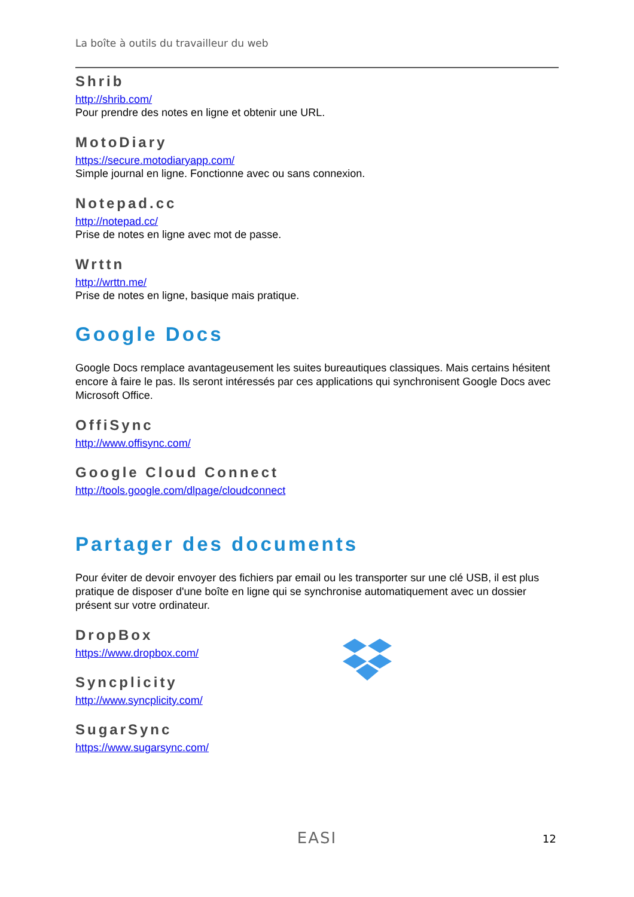La boîte à outils du travailleur du web
Shrib
http://shrib.com/
Pour prendre des notes en ligne et obtenir une URL.
MotoDiary
https://secure.motodiaryapp.com/
Simple journal en ligne. Fonctionne avec ou sans connexion.
Notepad.cc
http://notepad.cc/
Prise de notes en ligne avec mot de passe.
Wrttn
http://wrttn.me/
Prise de notes en ligne, basique mais pratique.
Google Docs
Google Docs remplace avantageusement les suites bureautiques classiques. Mais certains hésitent encore à faire le pas. Ils seront intéressés par ces applications qui synchronisent Google Docs avec Microsoft Office.
OffiSync
http://www.offisync.com/
Google Cloud Connect
http://tools.google.com/dlpage/cloudconnect
Partager des documents
Pour éviter de devoir envoyer des fichiers par email ou les transporter sur une clé USB, il est plus pratique de disposer d'une boîte en ligne qui se synchronise automatiquement avec un dossier présent sur votre ordinateur.
DropBox
https://www.dropbox.com/
Syncplicity
http://www.syncplicity.com/
SugarSync
https://www.sugarsync.com/
EASI
12